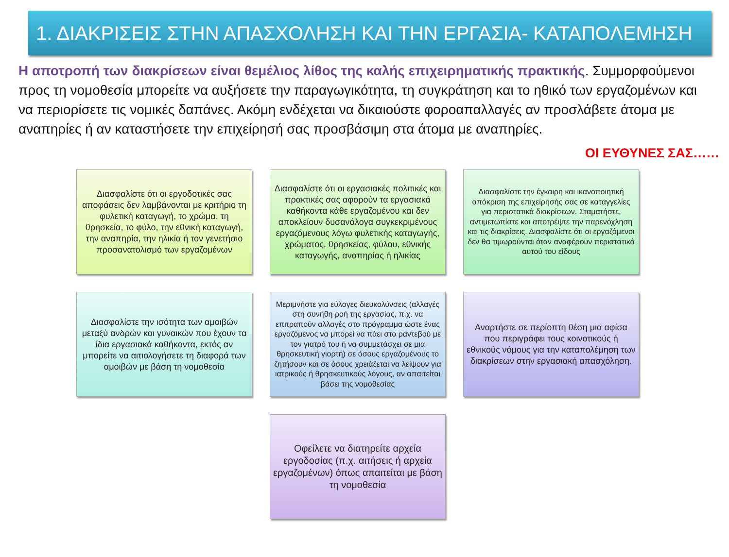1. ΔΙΑΚΡΙΣΕΙΣ ΣΤΗΝ ΑΠΑΣΧΟΛΗΣΗ ΚΑΙ ΤΗΝ ΕΡΓΑΣΙΑ- ΚΑΤΑΠΟΛΕΜΗΣΗ
Η αποτροπή των διακρίσεων είναι θεμέλιος λίθος της καλής επιχειρηματικής πρακτικής. Συμμορφούμενοι προς τη νομοθεσία μπορείτε να αυξήσετε την παραγωγικότητα, τη συγκράτηση και το ηθικό των εργαζομένων και να περιορίσετε τις νομικές δαπάνες. Ακόμη ενδέχεται να δικαιούστε φοροαπαλλαγές αν προσλάβετε άτομα με αναπηρίες ή αν καταστήσετε την επιχείρησή σας προσβάσιμη στα άτομα με αναπηρίες.
ΟΙ ΕΥΘΥΝΕΣ ΣΑΣ……
Διασφαλίστε ότι οι εργοδοτικές σας αποφάσεις δεν λαμβάνονται με κριτήριο τη φυλετική καταγωγή, το χρώμα, τη θρησκεία, το φύλο, την εθνική καταγωγή, την αναπηρία, την ηλικία ή τον γενετήσιο προσανατολισμό των εργαζομένων
Διασφαλίστε ότι οι εργασιακές πολιτικές και πρακτικές σας αφορούν τα εργασιακά καθήκοντα κάθε εργαζομένου και δεν αποκλείουν δυσανάλογα συγκεκριμένους εργαζόμενους λόγω φυλετικής καταγωγής, χρώματος, θρησκείας, φύλου, εθνικής καταγωγής, αναπηρίας ή ηλικίας
Διασφαλίστε την έγκαιρη και ικανοποιητική απόκριση της επιχείρησής σας σε καταγγελίες για περιστατικά διακρίσεων. Σταματήστε, αντιμετωπίστε και αποτρέψτε την παρενόχληση και τις διακρίσεις. Διασφαλίστε ότι οι εργαζόμενοι δεν θα τιμωρούνται όταν αναφέρουν περιστατικά αυτού του είδους
Διασφαλίστε την ισότητα των αμοιβών μεταξύ ανδρών και γυναικών που έχουν τα ίδια εργασιακά καθήκοντα, εκτός αν μπορείτε να αιτιολογήσετε τη διαφορά των αμοιβών με βάση τη νομοθεσία
Μεριμνήστε για εύλογες διευκολύνσεις (αλλαγές στη συνήθη ροή της εργασίας, π.χ. να επιτραπούν αλλαγές στο πρόγραμμα ώστε ένας εργαζόμενος να μπορεί να πάει στο ραντεβού με τον γιατρό του ή να συμμετάσχει σε μια θρησκευτική γιορτή) σε όσους εργαζομένους το ζητήσουν και σε όσους χρειάζεται να λείψουν για ιατρικούς ή θρησκευτικούς λόγους, αν απαιτείται βάσει της νομοθεσίας
Αναρτήστε σε περίοπτη θέση μια αφίσα που περιγράφει τους κοινοτικούς ή εθνικούς νόμους για την καταπολέμηση των διακρίσεων στην εργασιακή απασχόληση.
Οφείλετε να διατηρείτε αρχεία εργοδοσίας (π.χ. αιτήσεις ή αρχεία εργαζομένων) όπως απαιτείται με βάση τη νομοθεσία